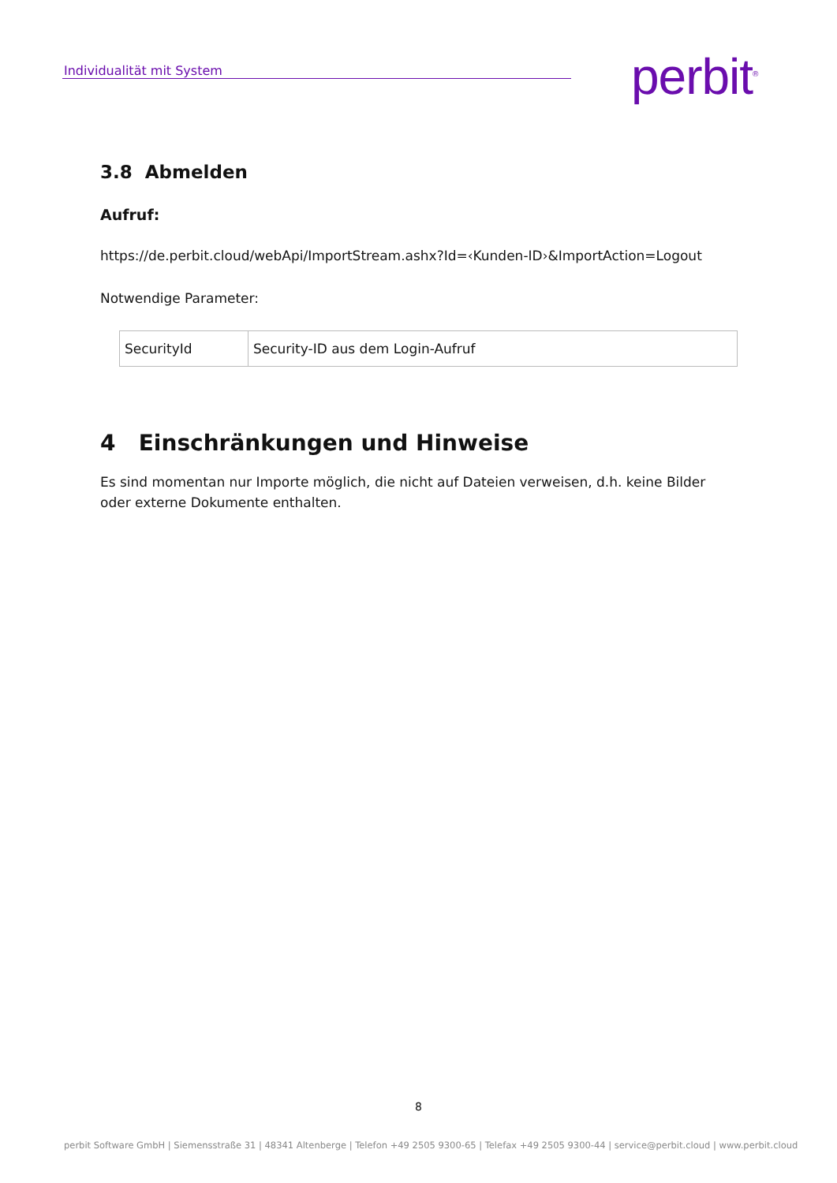Individualität mit System perbit<sup>®</sup>
3.8 Abmelden
Aufruf:
https://de.perbit.cloud/webApi/ImportStream.ashx?Id=‹Kunden-ID›&ImportAction=Logout
Notwendige Parameter:
| SecurityId | Security-ID aus dem Login-Aufruf |
4 Einschränkungen und Hinweise
Es sind momentan nur Importe möglich, die nicht auf Dateien verweisen, d.h. keine Bilder oder externe Dokumente enthalten.
8
perbit Software GmbH | Siemensstraße 31 | 48341 Altenberge | Telefon +49 2505 9300-65 | Telefax +49 2505 9300-44 | service@perbit.cloud | www.perbit.cloud